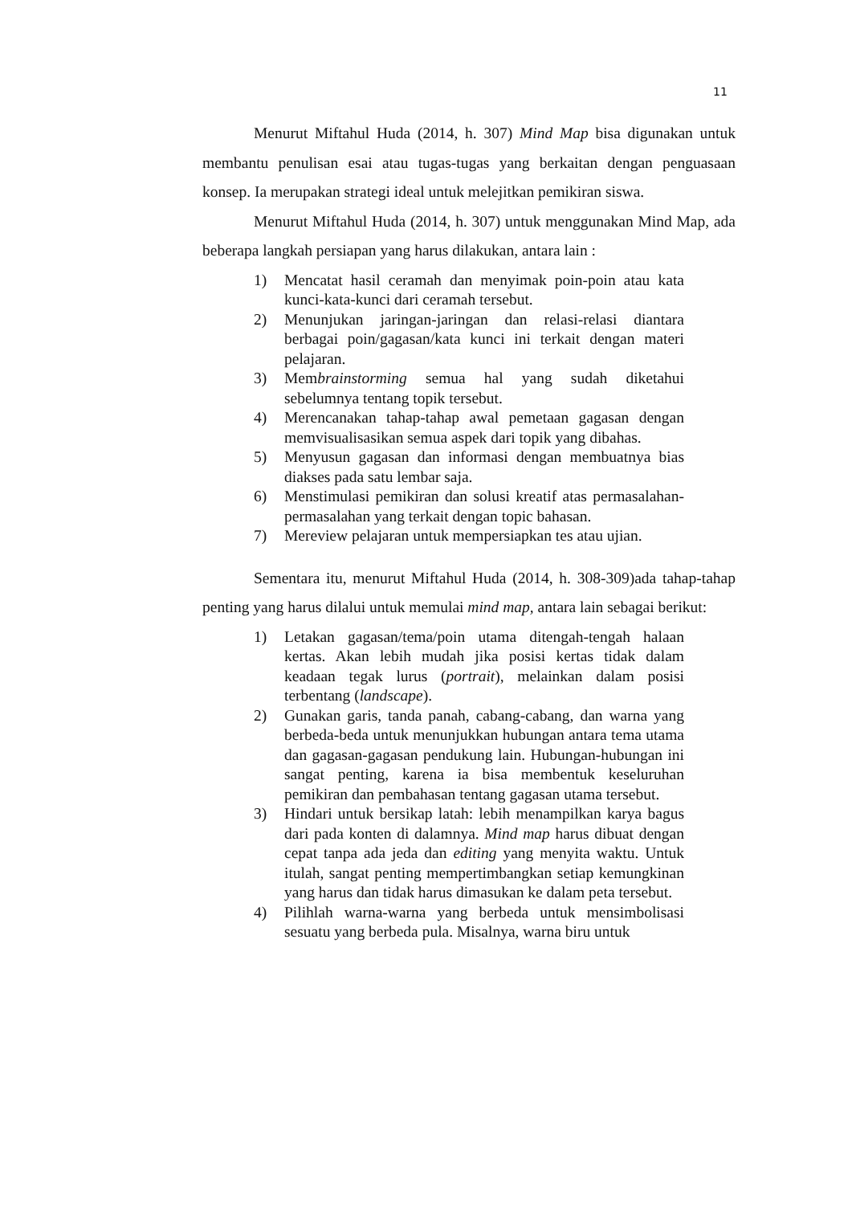11
Menurut Miftahul Huda (2014, h. 307) Mind Map bisa digunakan untuk membantu penulisan esai atau tugas-tugas yang berkaitan dengan penguasaan konsep. Ia merupakan strategi ideal untuk melejitkan pemikiran siswa.
Menurut Miftahul Huda (2014, h. 307) untuk menggunakan Mind Map, ada beberapa langkah persiapan yang harus dilakukan, antara lain :
1) Mencatat hasil ceramah dan menyimak poin-poin atau kata kunci-kata-kunci dari ceramah tersebut.
2) Menunjukan jaringan-jaringan dan relasi-relasi diantara berbagai poin/gagasan/kata kunci ini terkait dengan materi pelajaran.
3) Membrainstorming semua hal yang sudah diketahui sebelumnya tentang topik tersebut.
4) Merencanakan tahap-tahap awal pemetaan gagasan dengan memvisualisasikan semua aspek dari topik yang dibahas.
5) Menyusun gagasan dan informasi dengan membuatnya bias diakses pada satu lembar saja.
6) Menstimulasi pemikiran dan solusi kreatif atas permasalahan-permasalahan yang terkait dengan topic bahasan.
7) Mereview pelajaran untuk mempersiapkan tes atau ujian.
Sementara itu, menurut Miftahul Huda (2014, h. 308-309)ada tahap-tahap penting yang harus dilalui untuk memulai mind map, antara lain sebagai berikut:
1) Letakan gagasan/tema/poin utama ditengah-tengah halaan kertas. Akan lebih mudah jika posisi kertas tidak dalam keadaan tegak lurus (portrait), melainkan dalam posisi terbentang (landscape).
2) Gunakan garis, tanda panah, cabang-cabang, dan warna yang berbeda-beda untuk menunjukkan hubungan antara tema utama dan gagasan-gagasan pendukung lain. Hubungan-hubungan ini sangat penting, karena ia bisa membentuk keseluruhan pemikiran dan pembahasan tentang gagasan utama tersebut.
3) Hindari untuk bersikap latah: lebih menampilkan karya bagus dari pada konten di dalamnya. Mind map harus dibuat dengan cepat tanpa ada jeda dan editing yang menyita waktu. Untuk itulah, sangat penting mempertimbangkan setiap kemungkinan yang harus dan tidak harus dimasukan ke dalam peta tersebut.
4) Pilihlah warna-warna yang berbeda untuk mensimbolisasi sesuatu yang berbeda pula. Misalnya, warna biru untuk